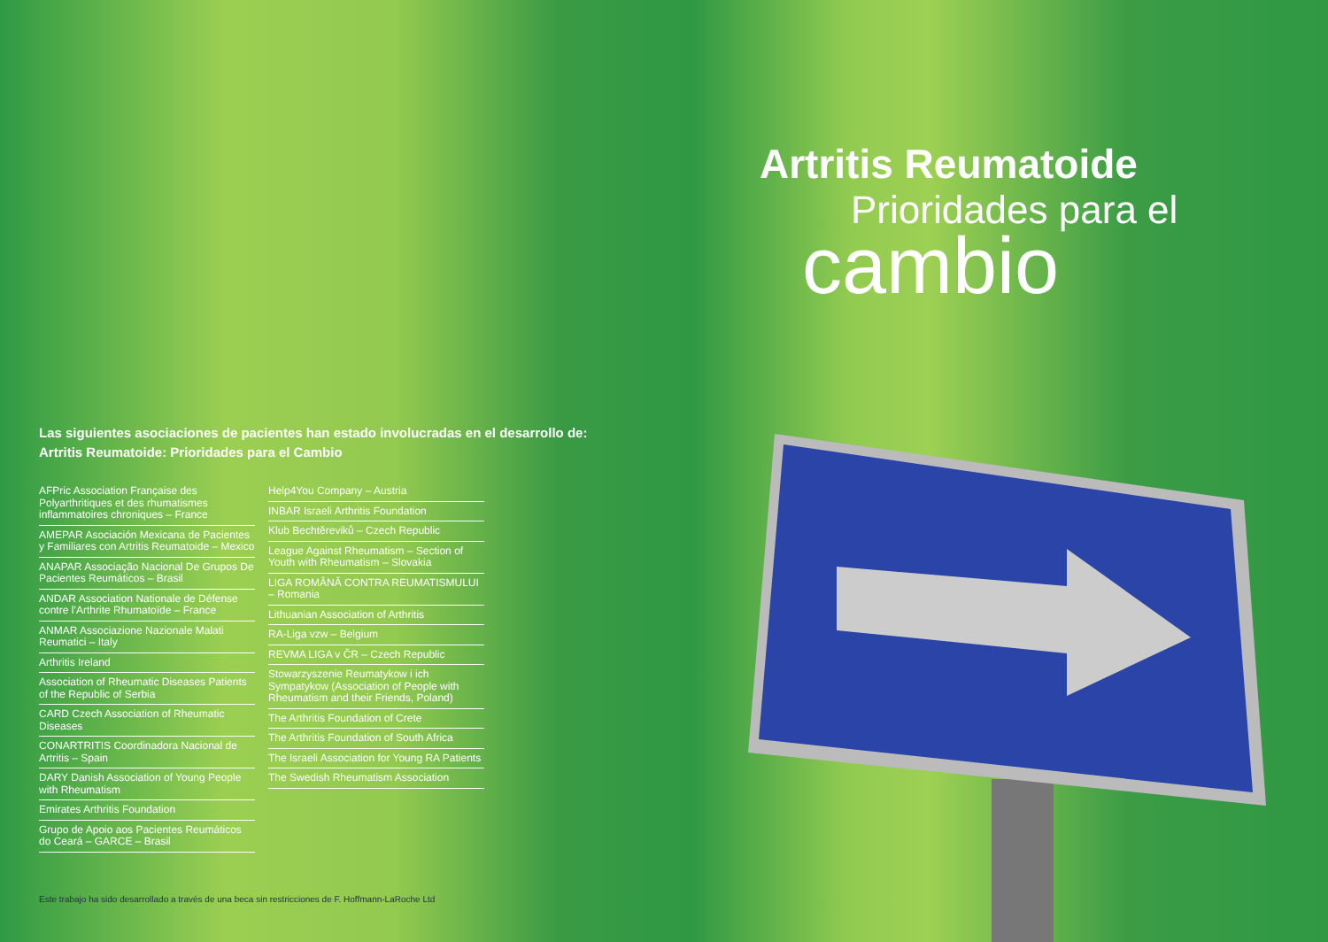Artritis Reumatoide
Prioridades para el
cambio
Las siguientes asociaciones de pacientes han estado involucradas en el desarrollo de:
Artritis Reumatoide: Prioridades para el Cambio
AFPric Association Française des Polyarthritiques et des rhumatismes inflammatoires chroniques – France
AMEPAR Asociación Mexicana de Pacientes y Familiares con Artritis Reumatoide – Mexico
ANAPAR Associação Nacional De Grupos De Pacientes Reumáticos – Brasil
ANDAR Association Nationale de Défense contre l’Arthrite Rhumatoïde – France
ANMAR Associazione Nazionale Malati Reumatici – Italy
Arthritis Ireland
Association of Rheumatic Diseases Patients of the Republic of Serbia
CARD Czech Association of Rheumatic Diseases
CONARTRITIS Coordinadora Nacional de Artritis – Spain
DARY Danish Association of Young People with Rheumatism
Emirates Arthritis Foundation
Grupo de Apoio aos Pacientes Reumáticos do Ceará – GARCE – Brasil
Help4You Company – Austria
INBAR Israeli Arthritis Foundation
Klub Bechtěreviků – Czech Republic
League Against Rheumatism – Section of Youth with Rheumatism – Slovakia
LIGA ROMÂNĂ CONTRA REUMATISMULUI – Romania
Lithuanian Association of Arthritis
RA-Liga vzw – Belgium
REVMA LIGA v ČR – Czech Republic
Stowarzyszenie Reumatykow i ich Sympatykow (Association of People with Rheumatism and their Friends, Poland)
The Arthritis Foundation of Crete
The Arthritis Foundation of South Africa
The Israeli Association for Young RA Patients
The Swedish Rheumatism Association
Este trabajo ha sido desarrollado a través de una beca sin restricciones de F. Hoffmann-LaRoche Ltd